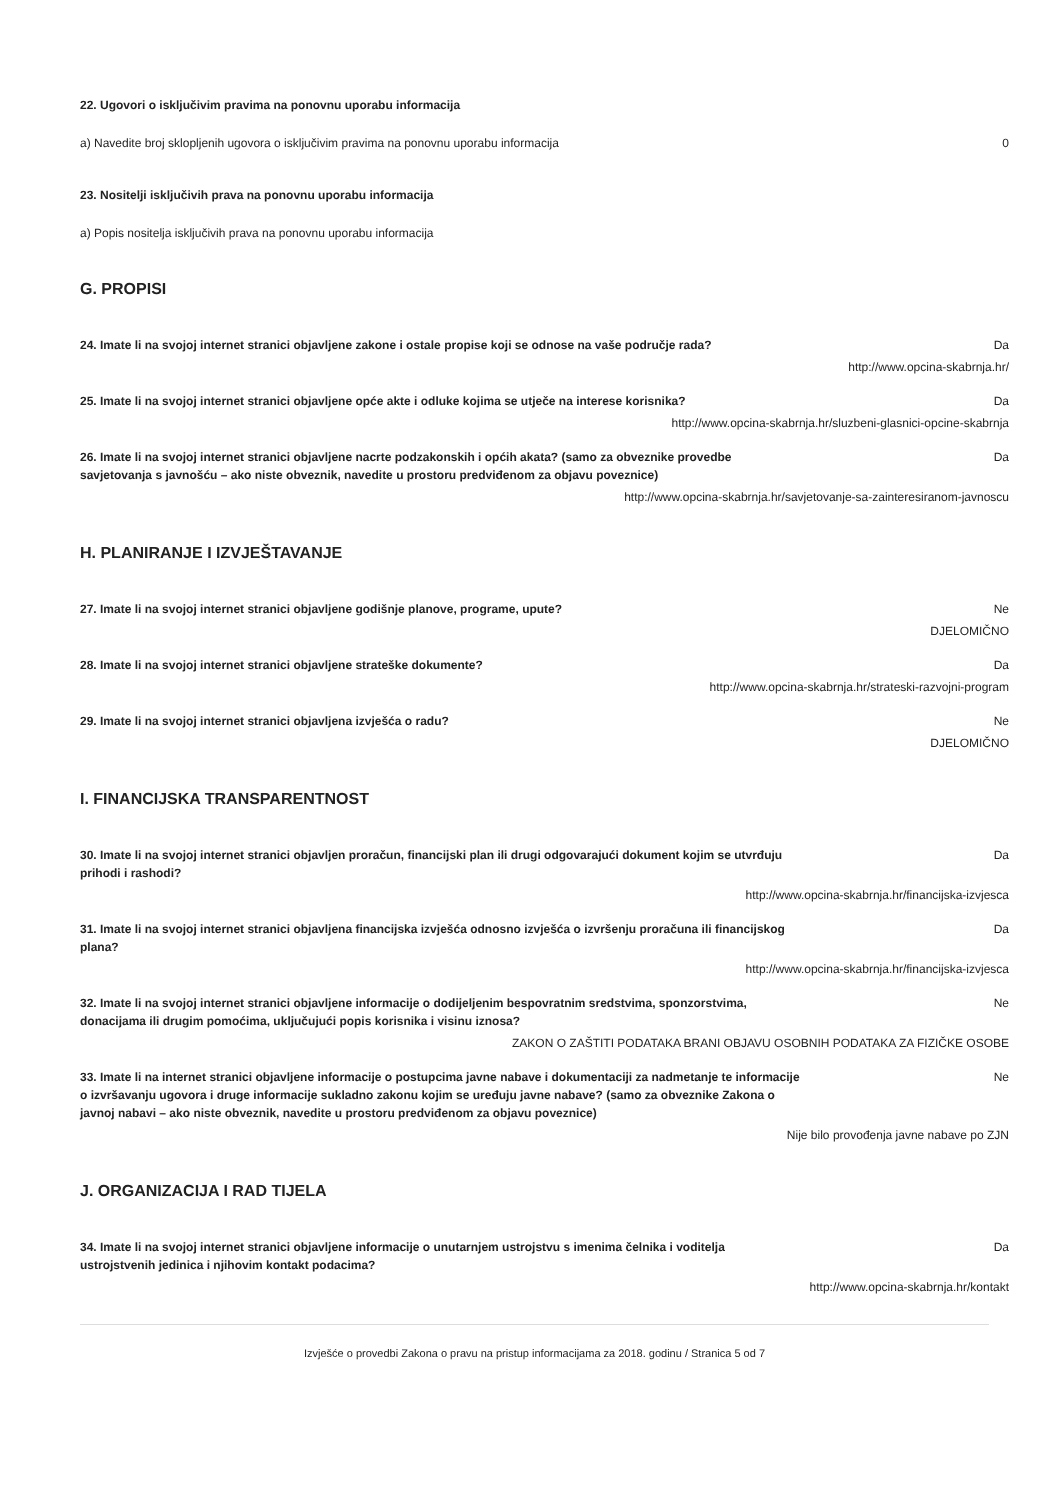22. Ugovori o isključivim pravima na ponovnu uporabu informacija
a) Navedite broj sklopljenih ugovora o isključivim pravima na ponovnu uporabu informacija 0
23. Nositelji isključivih prava na ponovnu uporabu informacija
a) Popis nositelja isključivih prava na ponovnu uporabu informacija
G. PROPISI
24. Imate li na svojoj internet stranici objavljene zakone i ostale propise koji se odnose na vaše područje rada? Da
http://www.opcina-skabrnja.hr/
25. Imate li na svojoj internet stranici objavljene opće akte i odluke kojima se utječe na interese korisnika? Da
http://www.opcina-skabrnja.hr/sluzbeni-glasnici-opcine-skabrnja
26. Imate li na svojoj internet stranici objavljene nacrte podzakonskih i općih akata? (samo za obveznike provedbe savjetovanja s javnošću – ako niste obveznik, navedite u prostoru predviđenom za objavu poveznice) Da
http://www.opcina-skabrnja.hr/savjetovanje-sa-zainteresiranom-javnoscu
H. PLANIRANJE I IZVJEŠTAVANJE
27. Imate li na svojoj internet stranici objavljene godišnje planove, programe, upute? Ne
DJELOMIČNO
28. Imate li na svojoj internet stranici objavljene strateške dokumente? Da
http://www.opcina-skabrnja.hr/strateski-razvojni-program
29. Imate li na svojoj internet stranici objavljena izvješća o radu? Ne
DJELOMIČNO
I. FINANCIJSKA TRANSPARENTNOST
30. Imate li na svojoj internet stranici objavljen proračun, financijski plan ili drugi odgovarajući dokument kojim se utvrđuju prihodi i rashodi? Da
http://www.opcina-skabrnja.hr/financijska-izvjesca
31. Imate li na svojoj internet stranici objavljena financijska izvješća odnosno izvješća o izvršenju proračuna ili financijskog plana? Da
http://www.opcina-skabrnja.hr/financijska-izvjesca
32. Imate li na svojoj internet stranici objavljene informacije o dodijeljenim bespovratnim sredstvima, sponzorstvima, donacijama ili drugim pomoćima, uključujući popis korisnika i visinu iznosa? Ne
ZAKON O ZAŠTITI PODATAKA BRANI OBJAVU OSOBNIH PODATAKA ZA FIZIČKE OSOBE
33. Imate li na internet stranici objavljene informacije o postupcima javne nabave i dokumentaciji za nadmetanje te informacije o izvršavanju ugovora i druge informacije sukladno zakonu kojim se uređuju javne nabave? (samo za obveznike Zakona o javnoj nabavi – ako niste obveznik, navedite u prostoru predviđenom za objavu poveznice) Ne
Nije bilo provođenja javne nabave po ZJN
J. ORGANIZACIJA I RAD TIJELA
34. Imate li na svojoj internet stranici objavljene informacije o unutarnjem ustrojstvu s imenima čelnika i voditelja ustrojstvenih jedinica i njihovim kontakt podacima? Da
http://www.opcina-skabrnja.hr/kontakt
Izvješće o provedbi Zakona o pravu na pristup informacijama za 2018. godinu / Stranica 5 od 7